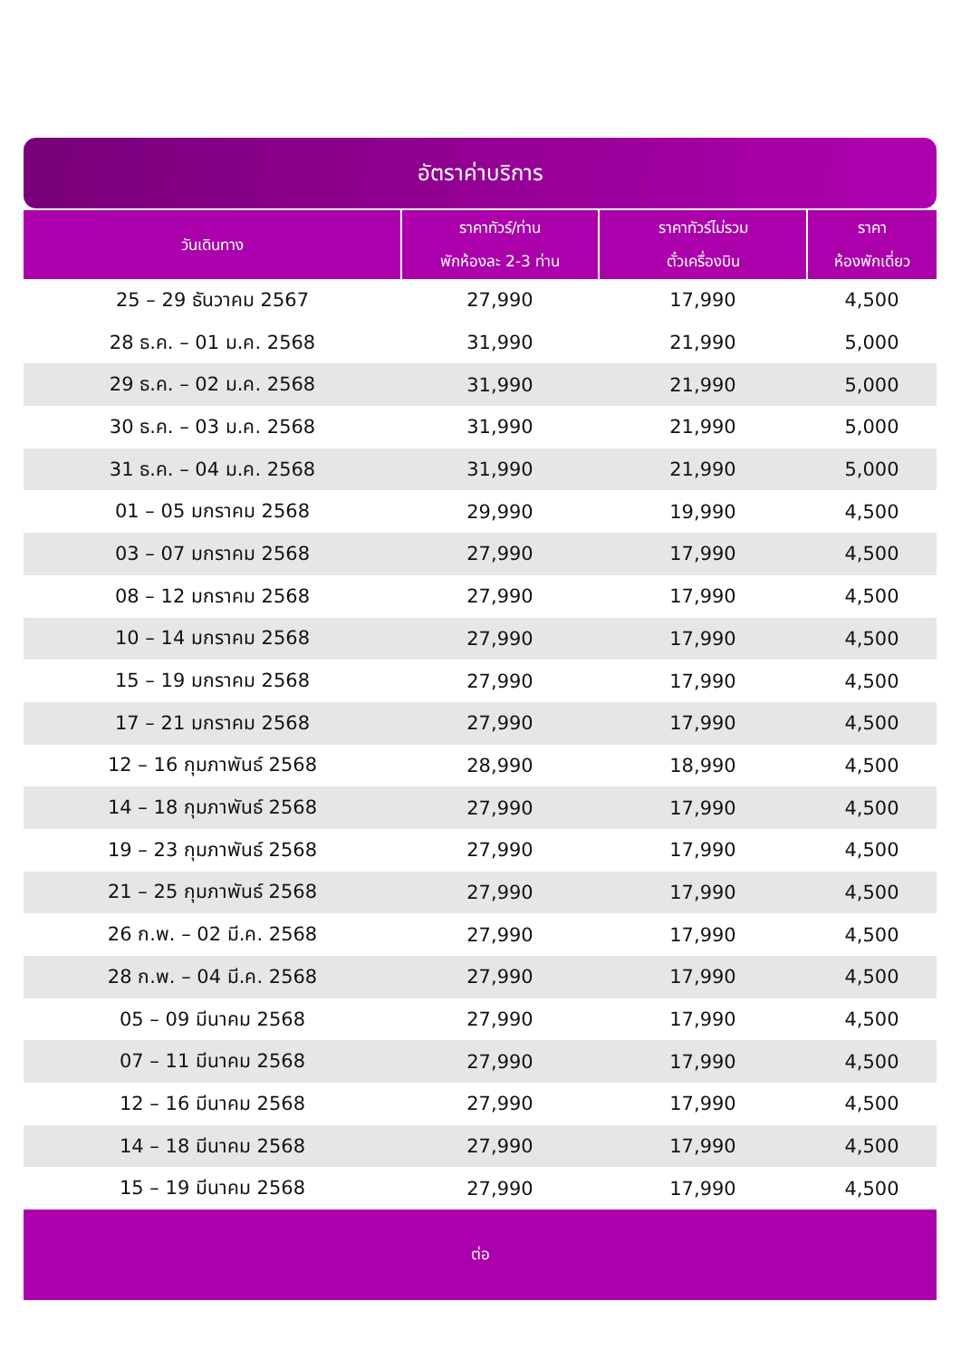อัตราค่าบริการ
| วันเดินทาง | ราคาทัวร์/ท่าน พักห้องละ 2-3 ท่าน | ราคาทัวร์ไม่รวม ตั๋วเครื่องบิน | ราคา ห้องพักเดี่ยว |
| --- | --- | --- | --- |
| 25 – 29 ธันวาคม 2567 | 27,990 | 17,990 | 4,500 |
| 28 ธ.ค. – 01 ม.ค. 2568 | 31,990 | 21,990 | 5,000 |
| 29 ธ.ค. – 02 ม.ค. 2568 | 31,990 | 21,990 | 5,000 |
| 30 ธ.ค. – 03 ม.ค. 2568 | 31,990 | 21,990 | 5,000 |
| 31 ธ.ค. – 04 ม.ค. 2568 | 31,990 | 21,990 | 5,000 |
| 01 – 05 มกราคม 2568 | 29,990 | 19,990 | 4,500 |
| 03 – 07 มกราคม 2568 | 27,990 | 17,990 | 4,500 |
| 08 – 12 มกราคม 2568 | 27,990 | 17,990 | 4,500 |
| 10 – 14 มกราคม 2568 | 27,990 | 17,990 | 4,500 |
| 15 – 19 มกราคม 2568 | 27,990 | 17,990 | 4,500 |
| 17 – 21 มกราคม 2568 | 27,990 | 17,990 | 4,500 |
| 12 – 16 กุมภาพันธ์ 2568 | 28,990 | 18,990 | 4,500 |
| 14 – 18 กุมภาพันธ์ 2568 | 27,990 | 17,990 | 4,500 |
| 19 – 23 กุมภาพันธ์ 2568 | 27,990 | 17,990 | 4,500 |
| 21 – 25 กุมภาพันธ์ 2568 | 27,990 | 17,990 | 4,500 |
| 26 ก.พ. – 02 มี.ค. 2568 | 27,990 | 17,990 | 4,500 |
| 28 ก.พ. – 04 มี.ค. 2568 | 27,990 | 17,990 | 4,500 |
| 05 – 09 มีนาคม 2568 | 27,990 | 17,990 | 4,500 |
| 07 – 11 มีนาคม 2568 | 27,990 | 17,990 | 4,500 |
| 12 – 16 มีนาคม 2568 | 27,990 | 17,990 | 4,500 |
| 14 – 18 มีนาคม 2568 | 27,990 | 17,990 | 4,500 |
| 15 – 19 มีนาคม 2568 | 27,990 | 17,990 | 4,500 |
| ต่อ | | | |